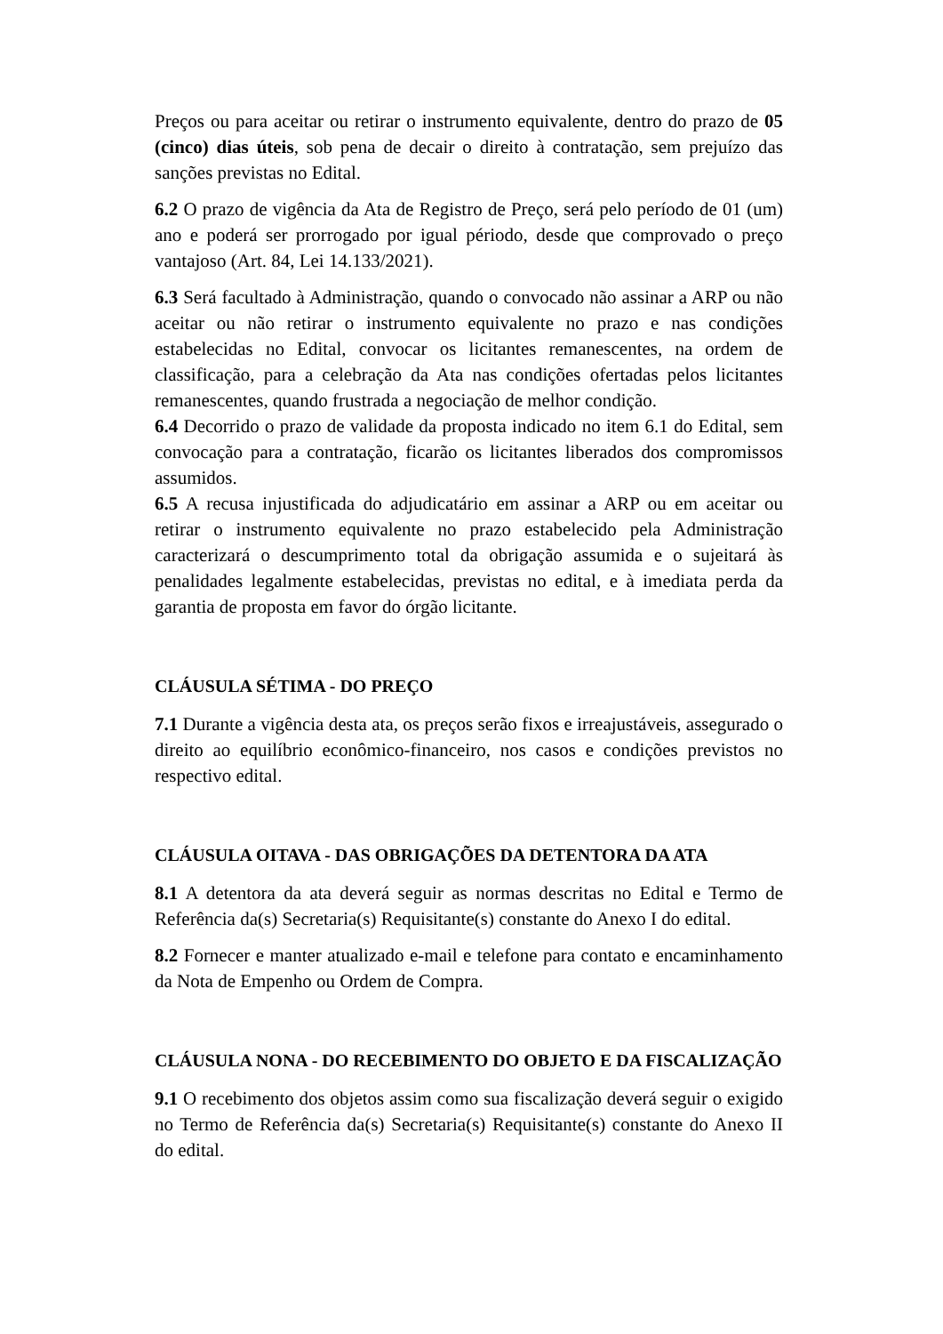Preços ou para aceitar ou retirar o instrumento equivalente, dentro do prazo de 05 (cinco) dias úteis, sob pena de decair o direito à contratação, sem prejuízo das sanções previstas no Edital.
6.2 O prazo de vigência da Ata de Registro de Preço, será pelo período de 01 (um) ano e poderá ser prorrogado por igual périodo, desde que comprovado o preço vantajoso (Art. 84, Lei 14.133/2021).
6.3 Será facultado à Administração, quando o convocado não assinar a ARP ou não aceitar ou não retirar o instrumento equivalente no prazo e nas condições estabelecidas no Edital, convocar os licitantes remanescentes, na ordem de classificação, para a celebração da Ata nas condições ofertadas pelos licitantes remanescentes, quando frustrada a negociação de melhor condição.
6.4 Decorrido o prazo de validade da proposta indicado no item 6.1 do Edital, sem convocação para a contratação, ficarão os licitantes liberados dos compromissos assumidos.
6.5 A recusa injustificada do adjudicatário em assinar a ARP ou em aceitar ou retirar o instrumento equivalente no prazo estabelecido pela Administração caracterizará o descumprimento total da obrigação assumida e o sujeitará às penalidades legalmente estabelecidas, previstas no edital, e à imediata perda da garantia de proposta em favor do órgão licitante.
CLÁUSULA SÉTIMA - DO PREÇO
7.1 Durante a vigência desta ata, os preços serão fixos e irreajustáveis, assegurado o direito ao equilíbrio econômico-financeiro, nos casos e condições previstos no respectivo edital.
CLÁUSULA OITAVA - DAS OBRIGAÇÕES DA DETENTORA DA ATA
8.1 A detentora da ata deverá seguir as normas descritas no Edital e Termo de Referência da(s) Secretaria(s) Requisitante(s) constante do Anexo I do edital.
8.2 Fornecer e manter atualizado e-mail e telefone para contato e encaminhamento da Nota de Empenho ou Ordem de Compra.
CLÁUSULA NONA - DO RECEBIMENTO DO OBJETO E DA FISCALIZAÇÃO
9.1 O recebimento dos objetos assim como sua fiscalização deverá seguir o exigido no Termo de Referência da(s) Secretaria(s) Requisitante(s) constante do Anexo II do edital.